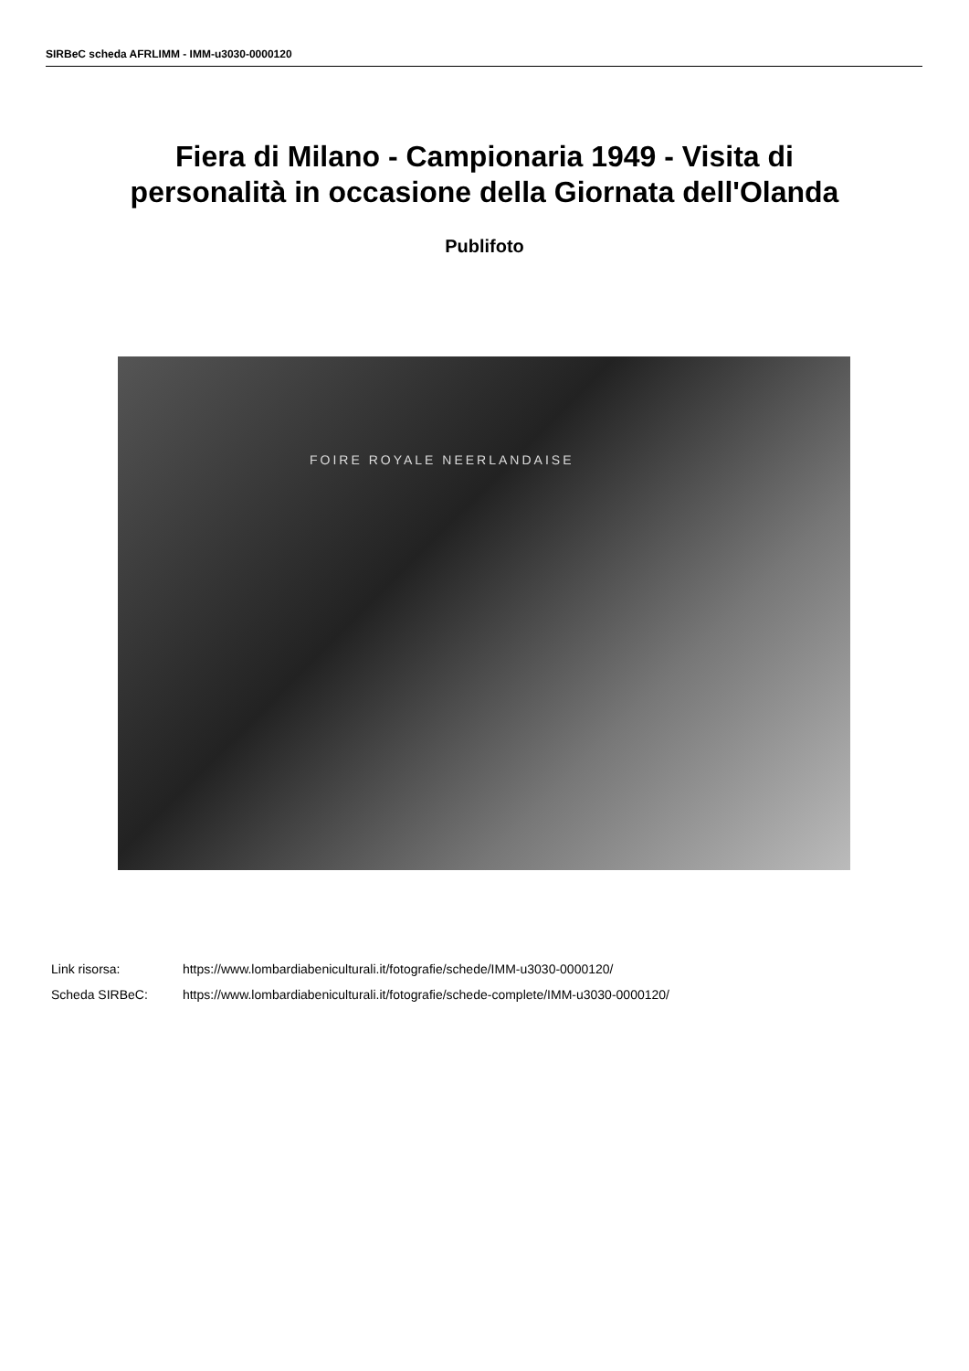SIRBeC scheda AFRLIMM - IMM-u3030-0000120
Fiera di Milano - Campionaria 1949 - Visita di
personalità in occasione della Giornata dell'Olanda
Publifoto
FOIRE ROYALE NEERLANDAISE
Link risorsa: https://www.lombardiabeniculturali.it/fotografie/schede/IMM-u3030-0000120/
Scheda SIRBeC: https://www.lombardiabeniculturali.it/fotografie/schede-complete/IMM-u3030-0000120/